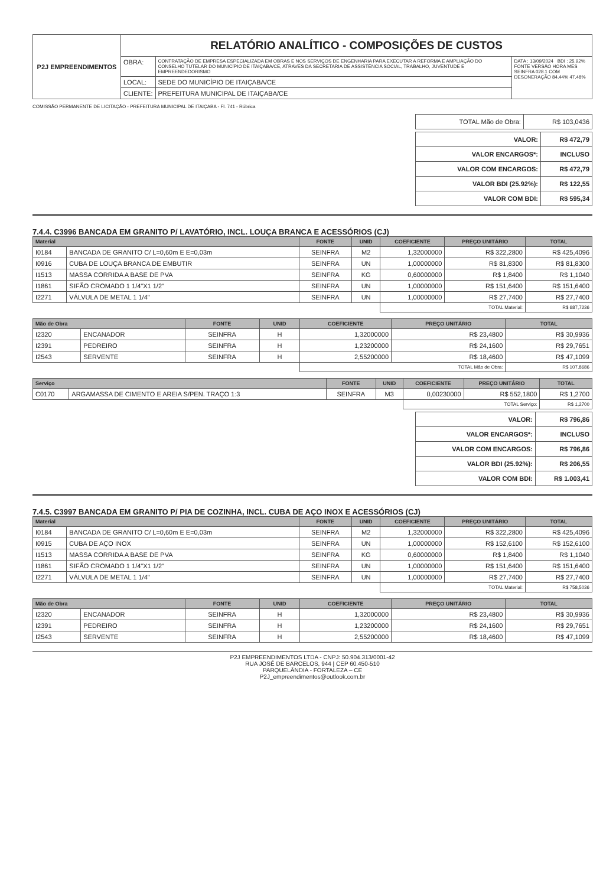| P2J EMPREENDIMENTOS | RELATÓRIO ANALÍTICO - COMPOSIÇÕES DE CUSTOS | | |
| | OBRA: | CONTRATAÇÃO DE EMPRESA ESPECIALIZADA EM OBRAS E NOS SERVIÇOS DE ENGENHARIA PARA EXECUTAR A REFORMA E AMPLIAÇÃO DO CONSELHO TUTELAR DO MUNICÍPIO DE ITAIÇABA/CE, ATRAVÉS DA SECRETARIA DE ASSISTÊNCIA SOCIAL, TRABALHO, JUVENTUDE E EMPREENDEDORISMO | DATA : 13/09/2024 BDI : 25,92% FONTE VERSÃO HORA MES SEINFRA 028.1 COM DESONERAÇÃO 84,44% 47,48% |
| | LOCAL: | SEDE DO MUNICÍPIO DE ITAIÇABA/CE | |
| | CLIENTE: | PREFEITURA MUNICIPAL DE ITAIÇABA/CE | |
COMISSÃO PERMANENTE DE LICITAÇÃO - PREFEITURA MUNICIPAL DE ITAIÇABA - Fl. 741 - Rúbrica
| TOTAL Mão de Obra: | R$ 103,0436 |
| VALOR: | R$ 472,79 |
| VALOR ENCARGOS*: | INCLUSO |
| VALOR COM ENCARGOS: | R$ 472,79 |
| VALOR BDI (25.92%): | R$ 122,55 |
| VALOR COM BDI: | R$ 595,34 |
7.4.4. C3996 BANCADA EM GRANITO P/ LAVATÓRIO, INCL. LOUÇA BRANCA E ACESSÓRIOS (CJ)
| Material | | FONTE | UNID | COEFICIENTE | PREÇO UNITÁRIO | TOTAL |
| --- | --- | --- | --- | --- | --- | --- |
| I0184 | BANCADA DE GRANITO C/ L=0,60m E E=0,03m | SEINFRA | M2 | 1,32000000 | R$ 322,2800 | R$ 425,4096 |
| I0916 | CUBA DE LOUÇA BRANCA DE EMBUTIR | SEINFRA | UN | 1,00000000 | R$ 81,8300 | R$ 81,8300 |
| I1513 | MASSA CORRIDA A BASE DE PVA | SEINFRA | KG | 0,60000000 | R$ 1,8400 | R$ 1,1040 |
| I1861 | SIFÃO CROMADO 1 1/4"X1 1/2" | SEINFRA | UN | 1,00000000 | R$ 151,6400 | R$ 151,6400 |
| I2271 | VÁLVULA DE METAL 1 1/4" | SEINFRA | UN | 1,00000000 | R$ 27,7400 | R$ 27,7400 |
| | | | | TOTAL Material: | | R$ 687,7236 |
| Mão de Obra | | FONTE | UNID | COEFICIENTE | PREÇO UNITÁRIO | TOTAL |
| --- | --- | --- | --- | --- | --- | --- |
| I2320 | ENCANADOR | SEINFRA | H | 1,32000000 | R$ 23,4800 | R$ 30,9936 |
| I2391 | PEDREIRO | SEINFRA | H | 1,23200000 | R$ 24,1600 | R$ 29,7651 |
| I2543 | SERVENTE | SEINFRA | H | 2,55200000 | R$ 18,4600 | R$ 47,1099 |
| | | | | TOTAL Mão de Obra: | | R$ 107,8686 |
| Serviço | | FONTE | UNID | COEFICIENTE | PREÇO UNITÁRIO | TOTAL |
| --- | --- | --- | --- | --- | --- | --- |
| C0170 | ARGAMASSA DE CIMENTO E AREIA S/PEN. TRAÇO 1:3 | SEINFRA | M3 | 0,00230000 | R$ 552,1800 | R$ 1,2700 |
| | | | | TOTAL Serviço: | | R$ 1,2700 |
| VALOR: | R$ 796,86 |
| VALOR ENCARGOS*: | INCLUSO |
| VALOR COM ENCARGOS: | R$ 796,86 |
| VALOR BDI (25.92%): | R$ 206,55 |
| VALOR COM BDI: | R$ 1.003,41 |
7.4.5. C3997 BANCADA EM GRANITO P/ PIA DE COZINHA, INCL. CUBA DE AÇO INOX E ACESSÓRIOS (CJ)
| Material | | FONTE | UNID | COEFICIENTE | PREÇO UNITÁRIO | TOTAL |
| --- | --- | --- | --- | --- | --- | --- |
| I0184 | BANCADA DE GRANITO C/ L=0,60m E E=0,03m | SEINFRA | M2 | 1,32000000 | R$ 322,2800 | R$ 425,4096 |
| I0915 | CUBA DE AÇO INOX | SEINFRA | UN | 1,00000000 | R$ 152,6100 | R$ 152,6100 |
| I1513 | MASSA CORRIDA A BASE DE PVA | SEINFRA | KG | 0,60000000 | R$ 1,8400 | R$ 1,1040 |
| I1861 | SIFÃO CROMADO 1 1/4"X1 1/2" | SEINFRA | UN | 1,00000000 | R$ 151,6400 | R$ 151,6400 |
| I2271 | VÁLVULA DE METAL 1 1/4" | SEINFRA | UN | 1,00000000 | R$ 27,7400 | R$ 27,7400 |
| | | | | TOTAL Material: | | R$ 758,5036 |
| Mão de Obra | | FONTE | UNID | COEFICIENTE | PREÇO UNITÁRIO | TOTAL |
| --- | --- | --- | --- | --- | --- | --- |
| I2320 | ENCANADOR | SEINFRA | H | 1,32000000 | R$ 23,4800 | R$ 30,9936 |
| I2391 | PEDREIRO | SEINFRA | H | 1,23200000 | R$ 24,1600 | R$ 29,7651 |
| I2543 | SERVENTE | SEINFRA | H | 2,55200000 | R$ 18,4600 | R$ 47,1099 |
P2J EMPREENDIMENTOS LTDA - CNPJ: 50.904.313/0001-42
RUA JOSÉ DE BARCELOS, 944 | CEP 60.450-510
PARQUELÂNDIA - FORTALEZA – CE
P2J_empreendimentos@outlook.com.br